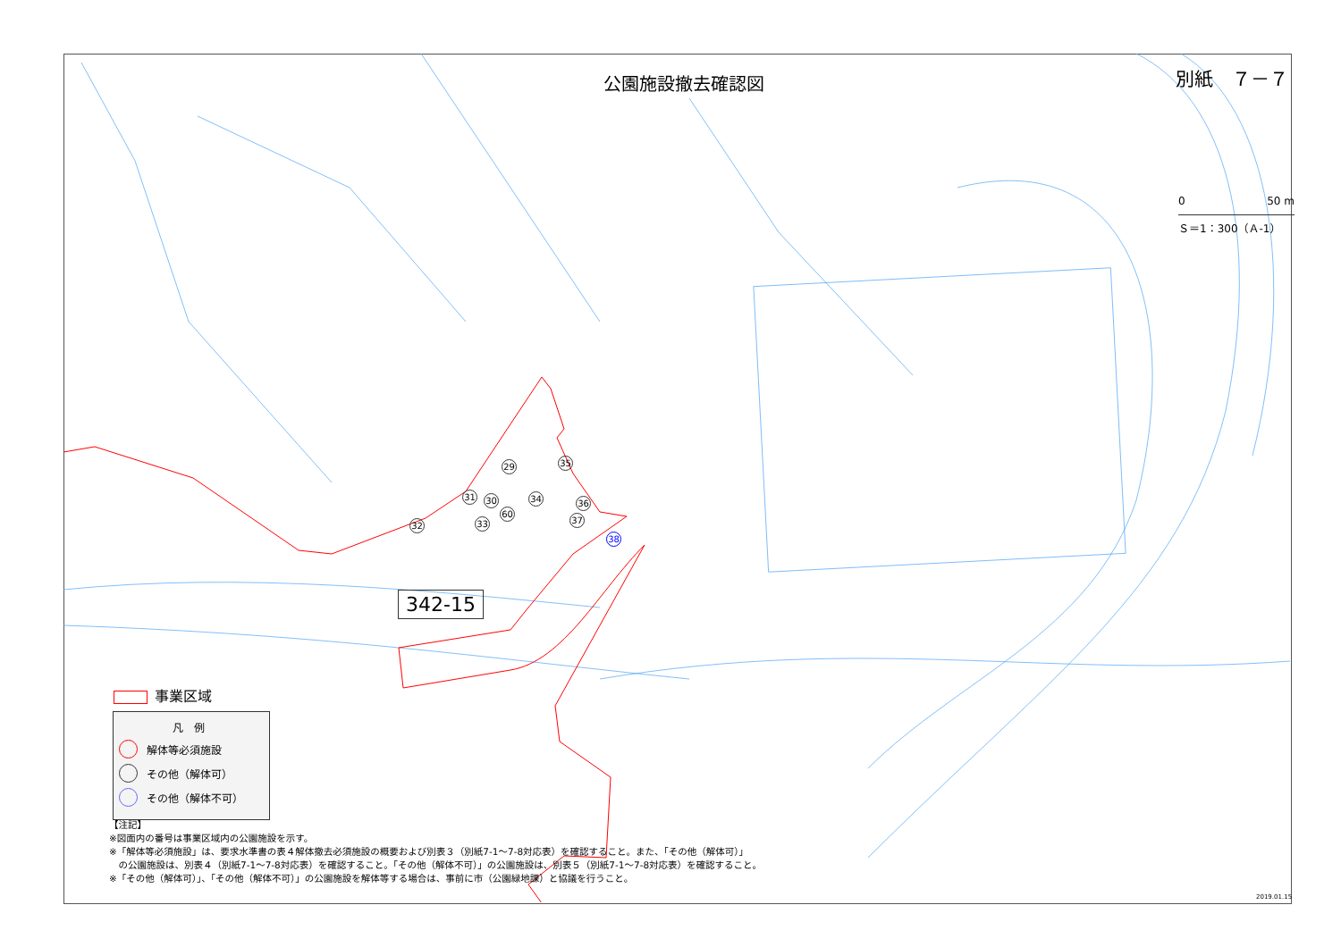公園施設撤去確認図 別紙　７－７
0 50 m
Ｓ＝1：300（Ａ-1）
29 35
31 30 34 36
60
37
32 33
38
342-15
事業区域
凡　例
解体等必須施設
その他（解体可）
その他（解体不可）
【注記】
※図面内の番号は事業区域内の公園施設を示す。
※「解体等必須施設」は、要求水準書の表４解体撤去必須施設の概要および別表３（別紙7-1～7-8対応表）を確認すること。また、「その他（解体可）」
　の公園施設は、別表４（別紙7-1～7-8対応表）を確認すること。「その他（解体不可）」の公園施設は、別表５（別紙7-1～7-8対応表）を確認すること。
※「その他（解体可）」、「その他（解体不可）」の公園施設を解体等する場合は、事前に市（公園緑地課）と協議を行うこと。
2019.01.15